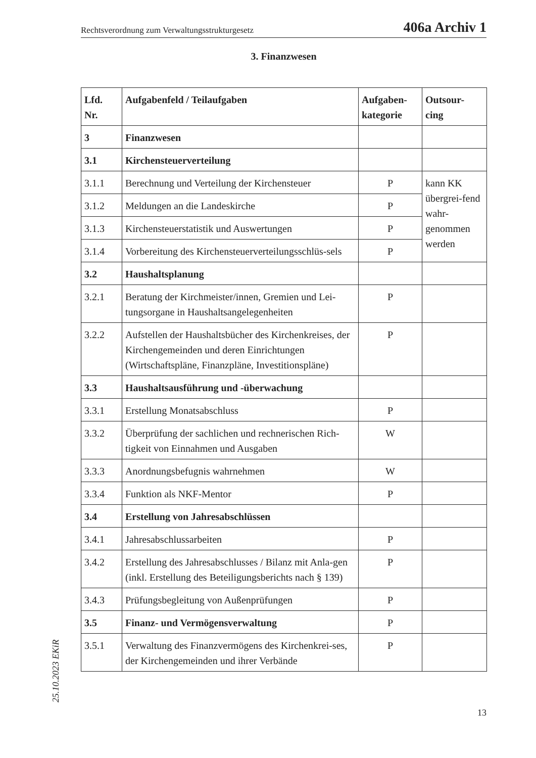Rechtsverordnung zum Verwaltungsstrukturgesetz 406a Archiv 1
3. Finanzwesen
| Lfd. Nr. | Aufgabenfeld / Teilaufgaben | Aufgaben- kategorie | Outsour- cing |
| --- | --- | --- | --- |
| 3 | Finanzwesen | | |
| 3.1 | Kirchensteuerverteilung | | |
| 3.1.1 | Berechnung und Verteilung der Kirchensteuer | P | kann KK übergrei-fend wahr-genommen werden |
| 3.1.2 | Meldungen an die Landeskirche | P | |
| 3.1.3 | Kirchensteuerstatistik und Auswertungen | P | |
| 3.1.4 | Vorbereitung des Kirchensteuerverteilungsschlüs-sels | P | |
| 3.2 | Haushaltsplanung | | |
| 3.2.1 | Beratung der Kirchmeister/innen, Gremien und Lei-tungsorgane in Haushaltsangelegenheiten | P | |
| 3.2.2 | Aufstellen der Haushaltsbücher des Kirchenkreises, der Kirchengemeinden und deren Einrichtungen (Wirtschaftspläne, Finanzpläne, Investitionspläne) | P | |
| 3.3 | Haushaltsausführung und -überwachung | | |
| 3.3.1 | Erstellung Monatsabschluss | P | |
| 3.3.2 | Überprüfung der sachlichen und rechnerischen Rich-tigkeit von Einnahmen und Ausgaben | W | |
| 3.3.3 | Anordnungsbefugnis wahrnehmen | W | |
| 3.3.4 | Funktion als NKF-Mentor | P | |
| 3.4 | Erstellung von Jahresabschlüssen | | |
| 3.4.1 | Jahresabschlussarbeiten | P | |
| 3.4.2 | Erstellung des Jahresabschlusses / Bilanz mit Anla-gen (inkl. Erstellung des Beteiligungsberichts nach § 139) | P | |
| 3.4.3 | Prüfungsbegleitung von Außenprüfungen | P | |
| 3.5 | Finanz- und Vermögensverwaltung | P | |
| 3.5.1 | Verwaltung des Finanzvermögens des Kirchenkrei-ses, der Kirchengemeinden und ihrer Verbände | P | |
25.10.2023 EKiR
13